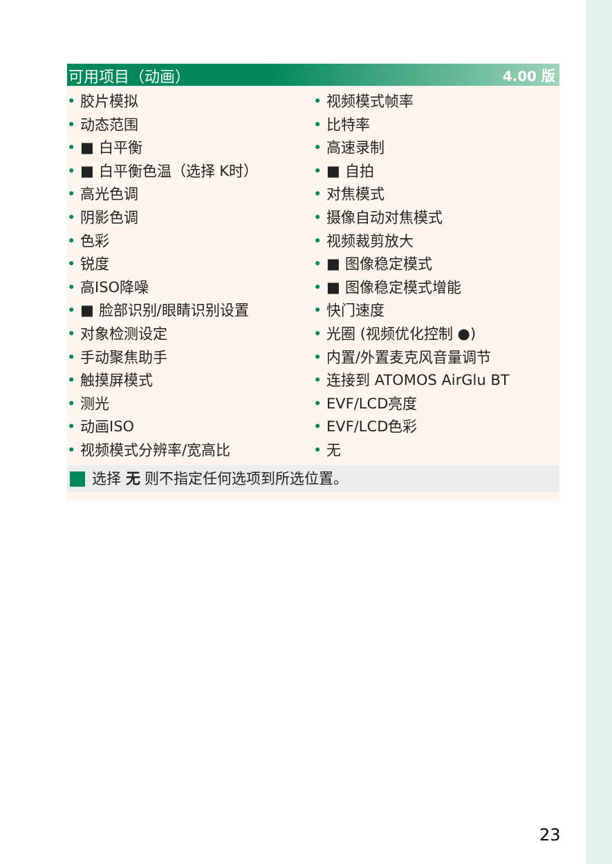可用项目（动画） 4.00 版
• 胶片模拟
• 动态范围
• ■ 白平衡
• ■ 白平衡色温（选择 K时）
• 高光色调
• 阴影色调
• 色彩
• 锐度
• 高ISO降噪
• ■ 脸部识别/眼睛识别设置
• 对象检测设定
• 手动聚焦助手
• 触摸屏模式
• 测光
• 动画ISO
• 视频模式分辨率/宽高比
• 视频模式帧率
• 比特率
• 高速录制
• ■ 自拍
• 对焦模式
• 摄像自动对焦模式
• 视频裁剪放大
• ■ 图像稳定模式
• ■ 图像稳定模式增能
• 快门速度
• 光圈 (视频优化控制 ●)
• 内置/外置麦克风音量调节
• 连接到 ATOMOS AirGlu BT
• EVF/LCD亮度
• EVF/LCD色彩
• 无
选择 无 则不指定任何选项到所选位置。
23